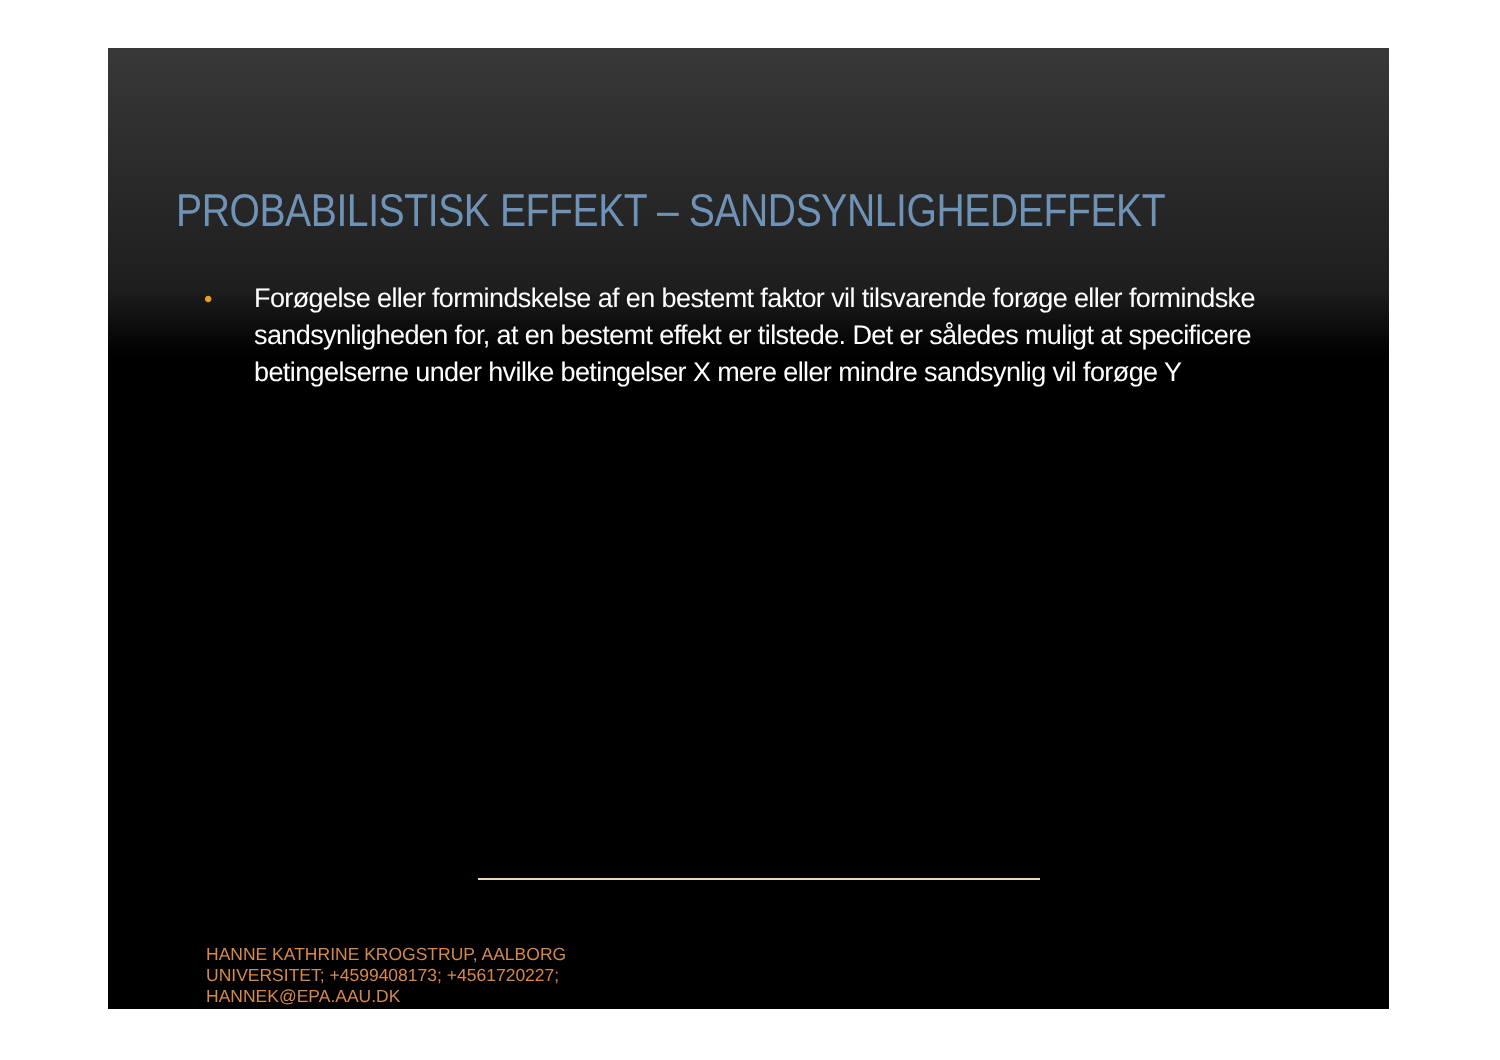PROBABILISTISK EFFEKT – SANDSYNLIGHEDEFFEKT
• Forøgelse eller formindskelse af en bestemt faktor vil tilsvarende forøge eller formindske sandsynligheden for, at en bestemt effekt er tilstede. Det er således muligt at specificere betingelserne under hvilke betingelser X mere eller mindre sandsynlig vil forøge Y
HANNE KATHRINE KROGSTRUP, AALBORG
UNIVERSITET; +4599408173; +4561720227;
HANNEK@EPA.AAU.DK